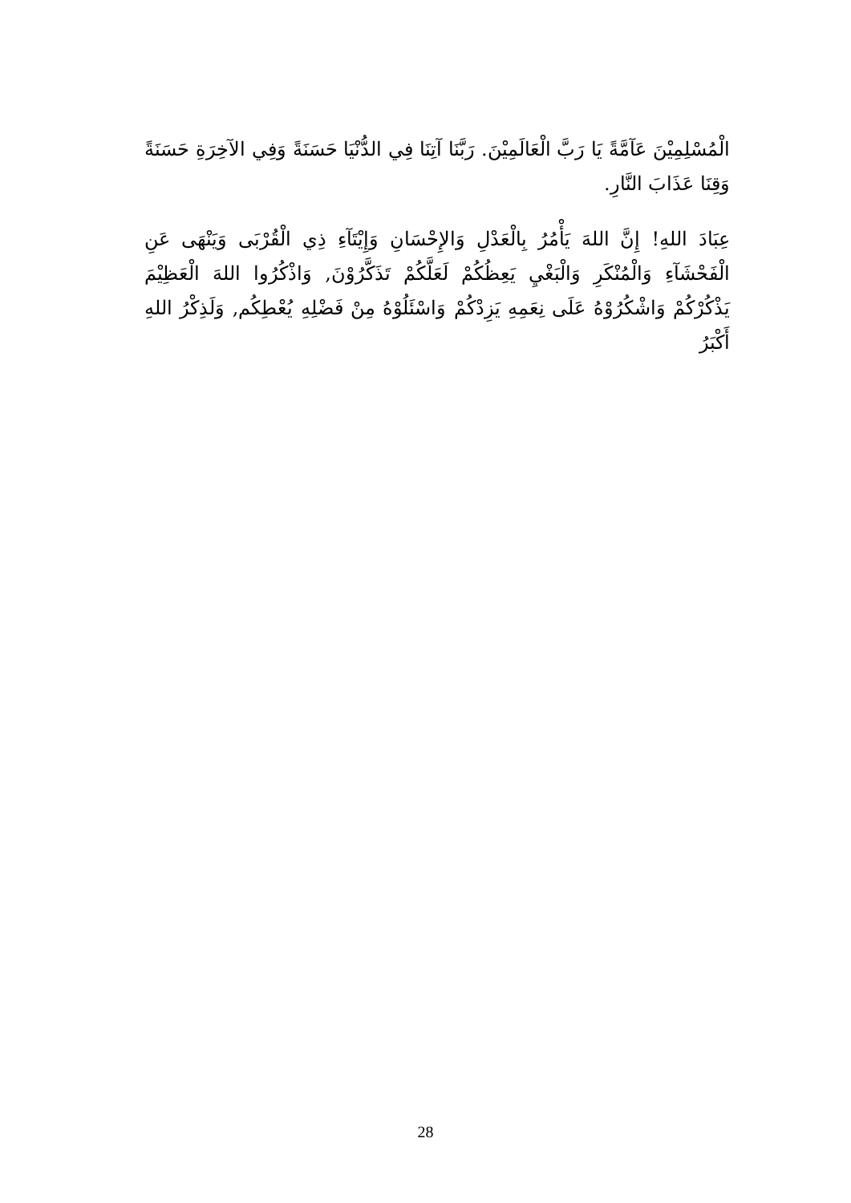الْمُسْلِمِيْنَ عَآمَّةً يَا رَبَّ الْعَالَمِيْنَ. رَبَّنَا آتِنَا فِي الدُّنْيَا حَسَنَةً وَفِي الآخِرَةِ حَسَنَةً وَقِنَا عَذَابَ النَّارِ.
عِبَادَ اللهِ! إِنَّ اللهَ يَأْمُرُ بِالْعَدْلِ وَالإِحْسَانِ وَإِيْتَآءِ ذِي الْقُرْبَى وَيَنْهَى عَنِ الْفَحْشَآءِ وَالْمُنْكَرِ وَالْبَغْيِ يَعِظُكُمْ لَعَلَّكُمْ تَذَكَّرُوْنَ, وَاذْكُرُوا اللهَ الْعَظِيْمَ يَذْكُرْكُمْ وَاشْكُرُوْهُ عَلَى نِعَمِهِ يَزِدْكُمْ وَاسْئَلُوْهُ مِنْ فَضْلِهِ يُعْطِكُم, وَلَذِكْرُ اللهِ أَكْبَرُ
28